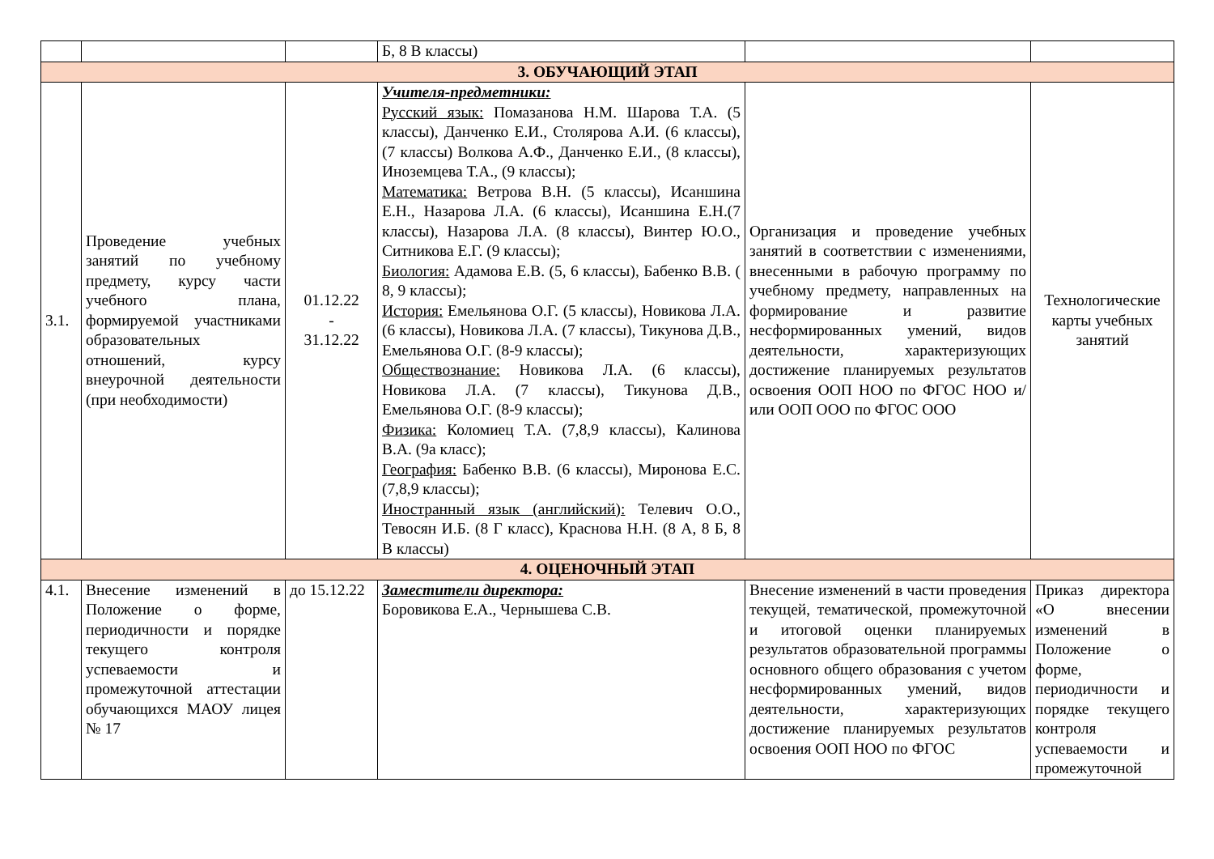| | | | Б, 8 В классы) | | |
| 3. ОБУЧАЮЩИЙ ЭТАП | | | | | |
| 3.1. | Проведение учебных занятий по учебному предмету, курсу части учебного плана, формируемой участниками образовательных отношений, курсу внеурочной деятельности (при необходимости) | 01.12.22 - 31.12.22 | Учителя-предметники: Русский язык: Помазанова Н.М. Шарова Т.А. (5 классы), Данченко Е.И., Столярова А.И. (6 классы), (7 классы) Волкова А.Ф., Данченко Е.И., (8 классы), Иноземцева Т.А., (9 классы); Математика: Ветрова В.Н. (5 классы), Исаншина Е.Н., Назарова Л.А. (6 классы), Исаншина Е.Н.(7 классы), Назарова Л.А. (8 классы), Винтер Ю.О., Ситникова Е.Г. (9 классы); Биология: Адамова Е.В. (5, 6 классы), Бабенко В.В. ( 8, 9 классы); История: Емельянова О.Г. (5 классы), Новикова Л.А. (6 классы), Новикова Л.А. (7 классы), Тикунова Д.В., Емельянова О.Г. (8-9 классы); Обществознание: Новикова Л.А. (6 классы), Новикова Л.А. (7 классы), Тикунова Д.В., Емельянова О.Г. (8-9 классы); Физика: Коломиец Т.А. (7,8,9 классы), Калинова В.А. (9а класс); География: Бабенко В.В. (6 классы), Миронова Е.С. (7,8,9 классы); Иностранный язык (английский): Телевич О.О., Тевосян И.Б. (8 Г класс), Краснова Н.Н. (8 А, 8 Б, 8 В классы) | Организация и проведение учебных занятий в соответствии с изменениями, внесенными в рабочую программу по учебному предмету, направленных на формирование и развитие несформированных умений, видов деятельности, характеризующих достижение планируемых результатов освоения ООП НОО по ФГОС НОО и/или ООП ООО по ФГОС ООО | Технологические карты учебных занятий |
| 4. ОЦЕНОЧНЫЙ ЭТАП | | | | | |
| 4.1. | Внесение изменений в Положение о форме, периодичности и порядке текущего контроля успеваемости и промежуточной аттестации обучающихся МАОУ лицея № 17 | до 15.12.22 | Заместители директора: Боровикова Е.А., Чернышева С.В. | Внесение изменений в части проведения текущей, тематической, промежуточной и итоговой оценки планируемых результатов образовательной программы основного общего образования с учетом несформированных умений, видов деятельности, характеризующих достижение планируемых результатов освоения ООП НОО по ФГОС | Приказ директора «О внесении изменений в Положение о форме, периодичности и порядке текущего контроля успеваемости и промежуточной |